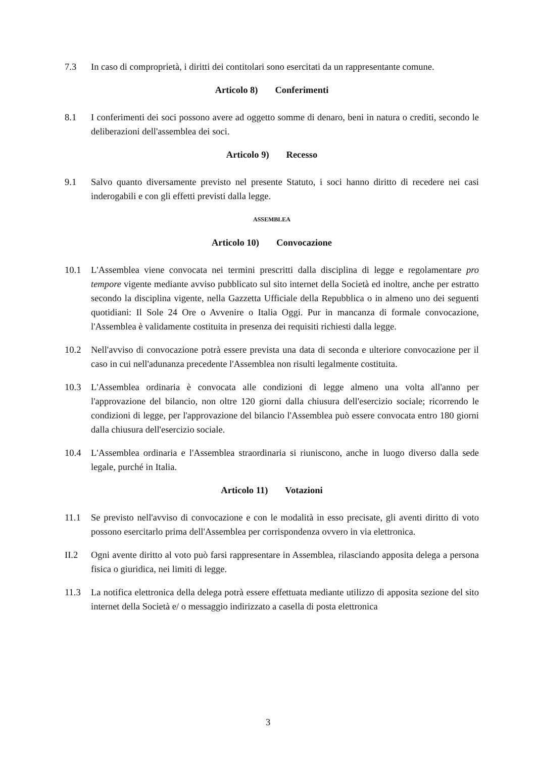7.3 In caso di comproprietà, i diritti dei contitolari sono esercitati da un rappresentante comune.
Articolo 8) Conferimenti
8.1 I conferimenti dei soci possono avere ad oggetto somme di denaro, beni in natura o crediti, secondo le deliberazioni dell'assemblea dei soci.
Articolo 9) Recesso
9.1 Salvo quanto diversamente previsto nel presente Statuto, i soci hanno diritto di recedere nei casi inderogabili e con gli effetti previsti dalla legge.
ASSEMBLEA
Articolo 10) Convocazione
10.1 L'Assemblea viene convocata nei termini prescritti dalla disciplina di legge e regolamentare pro tempore vigente mediante avviso pubblicato sul sito internet della Società ed inoltre, anche per estratto secondo la disciplina vigente, nella Gazzetta Ufficiale della Repubblica o in almeno uno dei seguenti quotidiani: Il Sole 24 Ore o Avvenire o Italia Oggi. Pur in mancanza di formale convocazione, l'Assemblea è validamente costituita in presenza dei requisiti richiesti dalla legge.
10.2 Nell'avviso di convocazione potrà essere prevista una data di seconda e ulteriore convocazione per il caso in cui nell'adunanza precedente l'Assemblea non risulti legalmente costituita.
10.3 L'Assemblea ordinaria è convocata alle condizioni di legge almeno una volta all'anno per l'approvazione del bilancio, non oltre 120 giorni dalla chiusura dell'esercizio sociale; ricorrendo le condizioni di legge, per l'approvazione del bilancio l'Assemblea può essere convocata entro 180 giorni dalla chiusura dell'esercizio sociale.
10.4 L'Assemblea ordinaria e l'Assemblea straordinaria si riuniscono, anche in luogo diverso dalla sede legale, purché in Italia.
Articolo 11) Votazioni
11.1 Se previsto nell'avviso di convocazione e con le modalità in esso precisate, gli aventi diritto di voto possono esercitarlo prima dell'Assemblea per corrispondenza ovvero in via elettronica.
II.2 Ogni avente diritto al voto può farsi rappresentare in Assemblea, rilasciando apposita delega a persona fisica o giuridica, nei limiti di legge.
11.3 La notifica elettronica della delega potrà essere effettuata mediante utilizzo di apposita sezione del sito internet della Società e/ o messaggio indirizzato a casella di posta elettronica
3